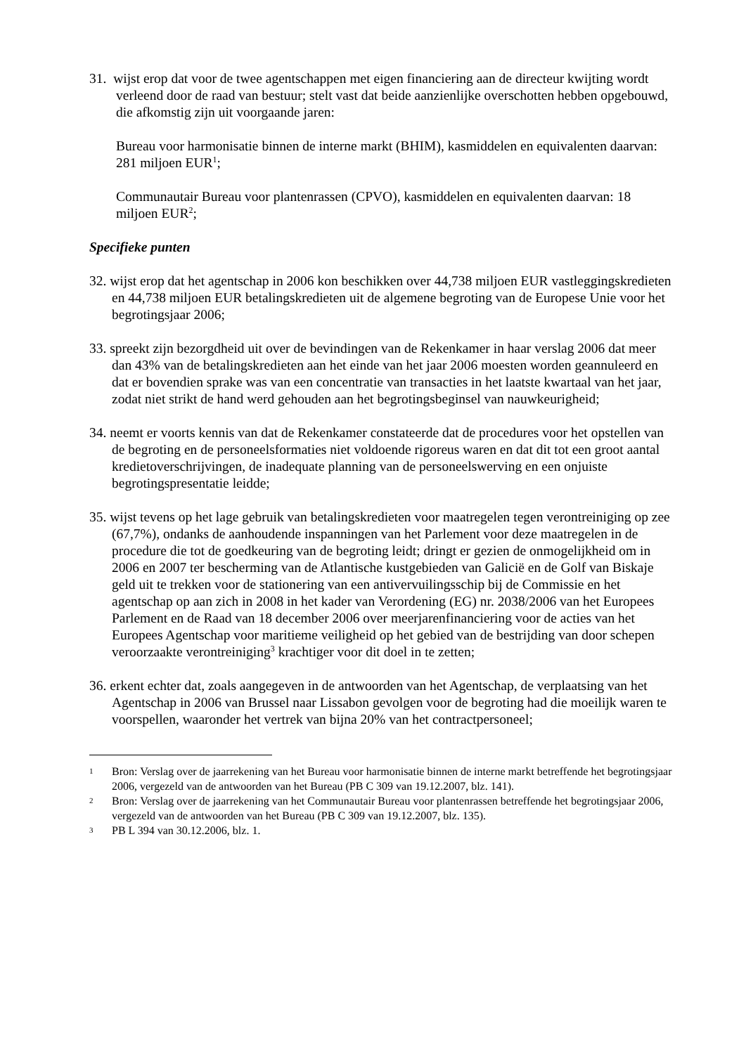31. wijst erop dat voor de twee agentschappen met eigen financiering aan de directeur kwijting wordt verleend door de raad van bestuur; stelt vast dat beide aanzienlijke overschotten hebben opgebouwd, die afkomstig zijn uit voorgaande jaren:
Bureau voor harmonisatie binnen de interne markt (BHIM), kasmiddelen en equivalenten daarvan: 281 miljoen EUR<sup>1</sup>;
Communautair Bureau voor plantenrassen (CPVO), kasmiddelen en equivalenten daarvan: 18 miljoen EUR<sup>2</sup>;
Specifieke punten
32. wijst erop dat het agentschap in 2006 kon beschikken over 44,738 miljoen EUR vastleggingskredieten en 44,738 miljoen EUR betalingskredieten uit de algemene begroting van de Europese Unie voor het begrotingsjaar 2006;
33. spreekt zijn bezorgdheid uit over de bevindingen van de Rekenkamer in haar verslag 2006 dat meer dan 43% van de betalingskredieten aan het einde van het jaar 2006 moesten worden geannuleerd en dat er bovendien sprake was van een concentratie van transacties in het laatste kwartaal van het jaar, zodat niet strikt de hand werd gehouden aan het begrotingsbeginsel van nauwkeurigheid;
34. neemt er voorts kennis van dat de Rekenkamer constateerde dat de procedures voor het opstellen van de begroting en de personeelsformaties niet voldoende rigoreus waren en dat dit tot een groot aantal kredietoverschrijvingen, de inadequate planning van de personeelswerving en een onjuiste begrotingspresentatie leidde;
35. wijst tevens op het lage gebruik van betalingskredieten voor maatregelen tegen verontreiniging op zee (67,7%), ondanks de aanhoudende inspanningen van het Parlement voor deze maatregelen in de procedure die tot de goedkeuring van de begroting leidt; dringt er gezien de onmogelijkheid om in 2006 en 2007 ter bescherming van de Atlantische kustgebieden van Galicië en de Golf van Biskaje geld uit te trekken voor de stationering van een antivervuilingsschip bij de Commissie en het agentschap op aan zich in 2008 in het kader van Verordening (EG) nr. 2038/2006 van het Europees Parlement en de Raad van 18 december 2006 over meerjarenfinanciering voor de acties van het Europees Agentschap voor maritieme veiligheid op het gebied van de bestrijding van door schepen veroorzaakte verontreiniging<sup>3</sup> krachtiger voor dit doel in te zetten;
36. erkent echter dat, zoals aangegeven in de antwoorden van het Agentschap, de verplaatsing van het Agentschap in 2006 van Brussel naar Lissabon gevolgen voor de begroting had die moeilijk waren te voorspellen, waaronder het vertrek van bijna 20% van het contractpersoneel;
1 Bron: Verslag over de jaarrekening van het Bureau voor harmonisatie binnen de interne markt betreffende het begrotingsjaar 2006, vergezeld van de antwoorden van het Bureau (PB C 309 van 19.12.2007, blz. 141).
2 Bron: Verslag over de jaarrekening van het Communautair Bureau voor plantenrassen betreffende het begrotingsjaar 2006, vergezeld van de antwoorden van het Bureau (PB C 309 van 19.12.2007, blz. 135).
3 PB L 394 van 30.12.2006, blz. 1.